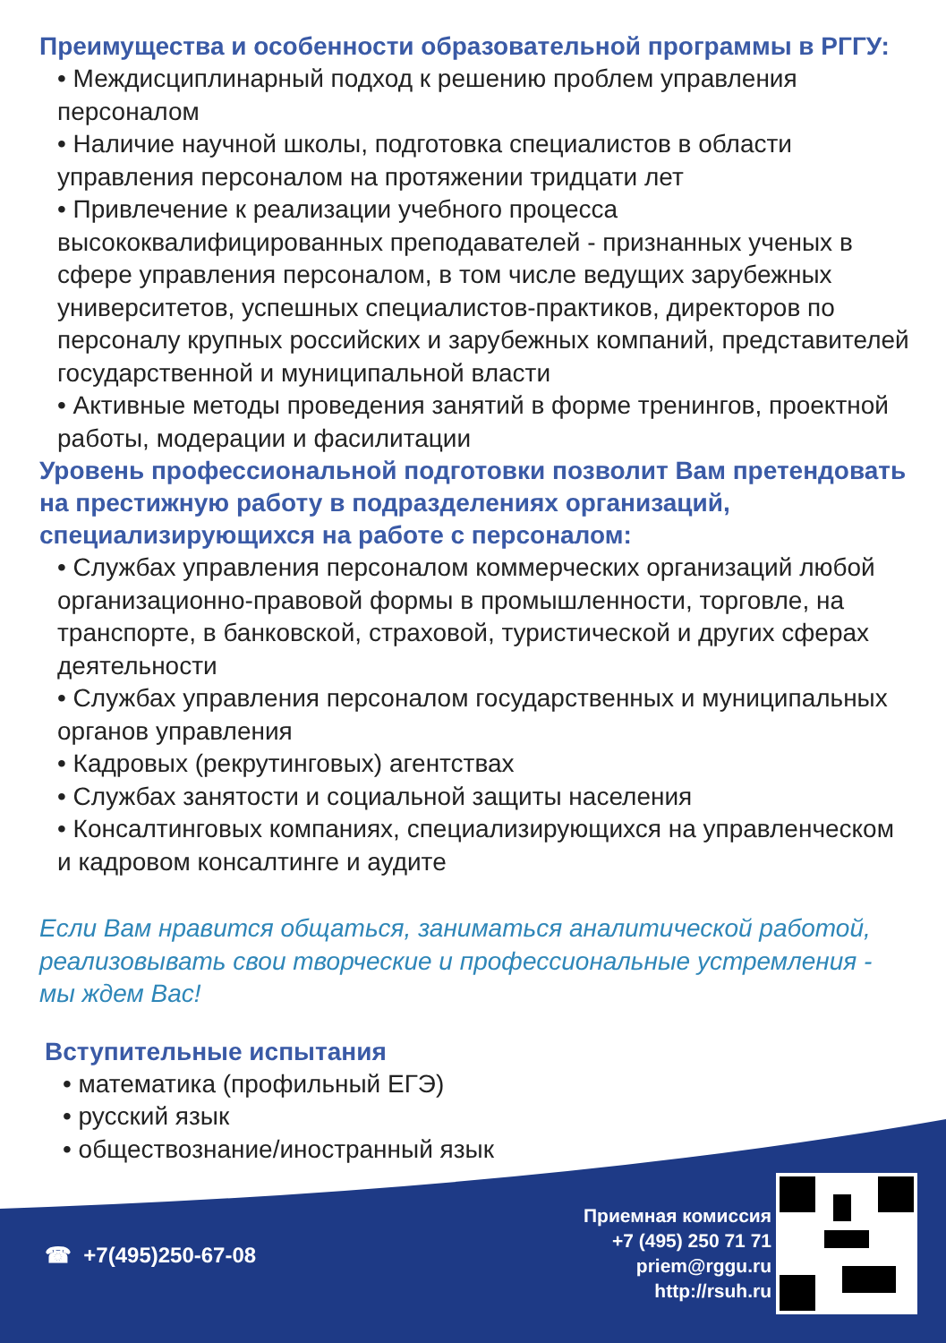Преимущества и особенности образовательной программы в РГГУ:
• Междисциплинарный подход к решению проблем управления персоналом
• Наличие научной школы, подготовка специалистов в области управления персоналом на протяжении тридцати лет
• Привлечение к реализации учебного процесса высококвалифицированных преподавателей - признанных ученых в сфере управления персоналом, в том числе ведущих зарубежных университетов, успешных специалистов-практиков, директоров по персоналу крупных российских и зарубежных компаний, представителей государственной и муниципальной власти
• Активные методы проведения занятий в форме тренингов, проектной работы, модерации и фасилитации
Уровень профессиональной подготовки позволит Вам претендовать на престижную работу в подразделениях организаций, специализирующихся на работе с персоналом:
• Службах управления персоналом коммерческих организаций любой организационно-правовой формы в промышленности, торговле, на транспорте, в банковской, страховой, туристической и других сферах деятельности
• Службах управления персоналом государственных и муниципальных органов управления
• Кадровых (рекрутинговых) агентствах
• Службах занятости и социальной защиты населения
• Консалтинговых компаниях, специализирующихся на управленческом и кадровом консалтинге и аудите
Если Вам нравится общаться, заниматься аналитической работой, реализовывать свои творческие и профессиональные устремления - мы ждем Вас!
Вступительные испытания
• математика (профильный ЕГЭ)
• русский язык
• обществознание/иностранный язык
☎ +7(495)250-67-08
Приемная комиссия
+7 (495) 250 71 71
priem@rggu.ru
http://rsuh.ru